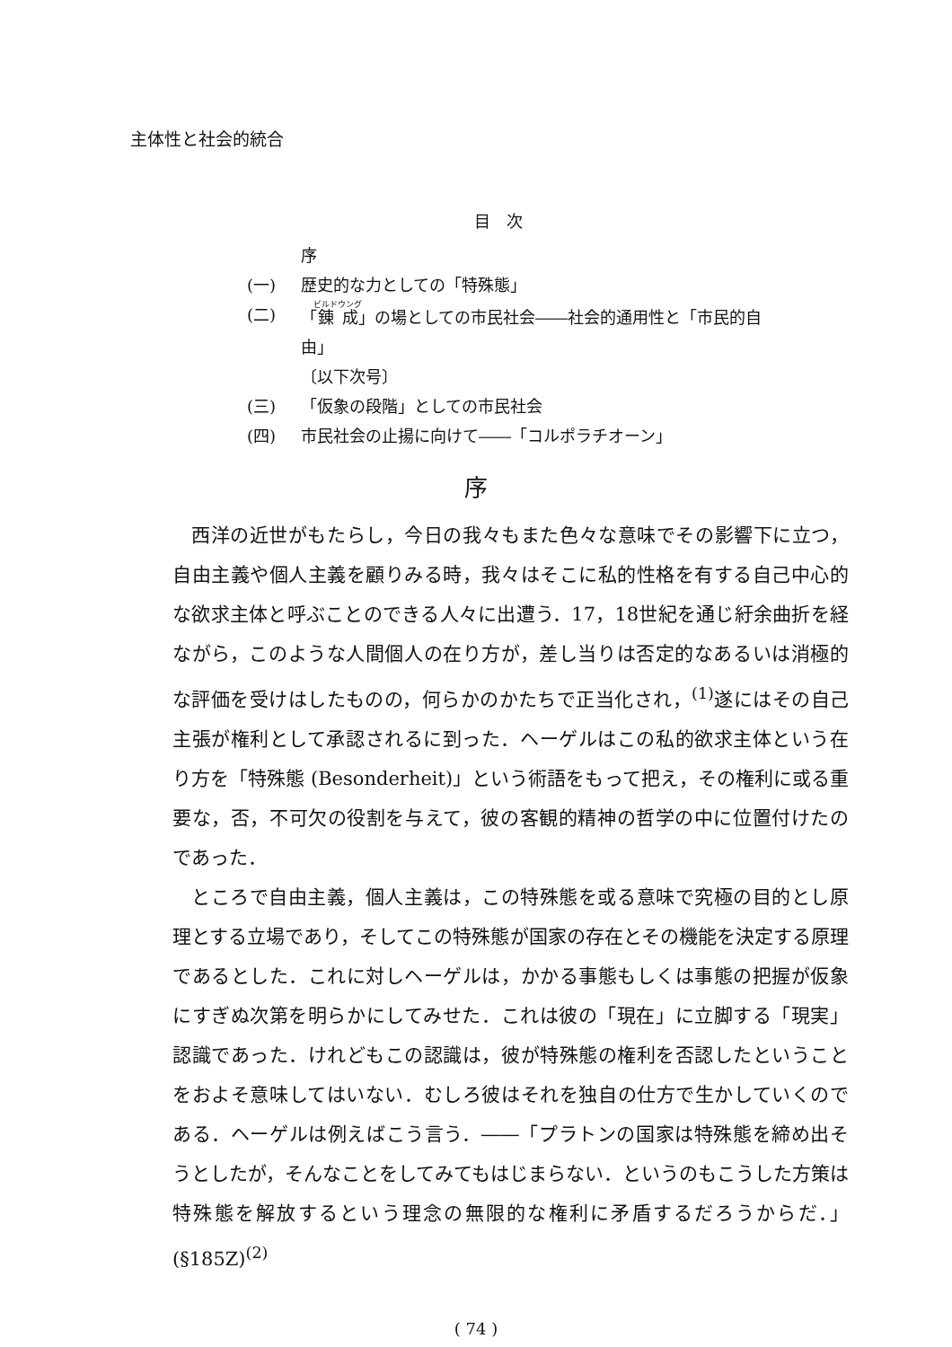主体性と社会的統合
目　次
序
(一) 歴史的な力としての「特殊態」
(二) 「錬成」の場としての市民社会――社会的通用性と「市民的自由」
〔以下次号〕
(三) 「仮象の段階」としての市民社会
(四) 市民社会の止揚に向けて――「コルポラチオーン」
序
西洋の近世がもたらし，今日の我々もまた色々な意味でその影響下に立つ，自由主義や個人主義を顧りみる時，我々はそこに私的性格を有する自己中心的な欲求主体と呼ぶことのできる人々に出遭う．17，18世紀を通じ紆余曲折を経ながら，このような人間個人の在り方が，差し当りは否定的なあるいは消極的な評価を受けはしたものの，何らかのかたちで正当化され，<sup>(1)</sup>遂にはその自己主張が権利として承認されるに到った．ヘーゲルはこの私的欲求主体という在り方を「特殊態 (Besonderheit)」という術語をもって把え，その権利に或る重要な，否，不可欠の役割を与えて，彼の客観的精神の哲学の中に位置付けたのであった．
ところで自由主義，個人主義は，この特殊態を或る意味で究極の目的とし原理とする立場であり，そしてこの特殊態が国家の存在とその機能を決定する原理であるとした．これに対しヘーゲルは，かかる事態もしくは事態の把握が仮象にすぎぬ次第を明らかにしてみせた．これは彼の「現在」に立脚する「現実」認識であった．けれどもこの認識は，彼が特殊態の権利を否認したということをおよそ意味してはいない．むしろ彼はそれを独自の仕方で生かしていくのである．ヘーゲルは例えばこう言う．――「プラトンの国家は特殊態を締め出そうとしたが，そんなことをしてみてもはじまらない．というのもこうした方策は特殊態を解放するという理念の無限的な権利に矛盾するだろうからだ．」(§185Z)<sup>(2)</sup>
( 74 )